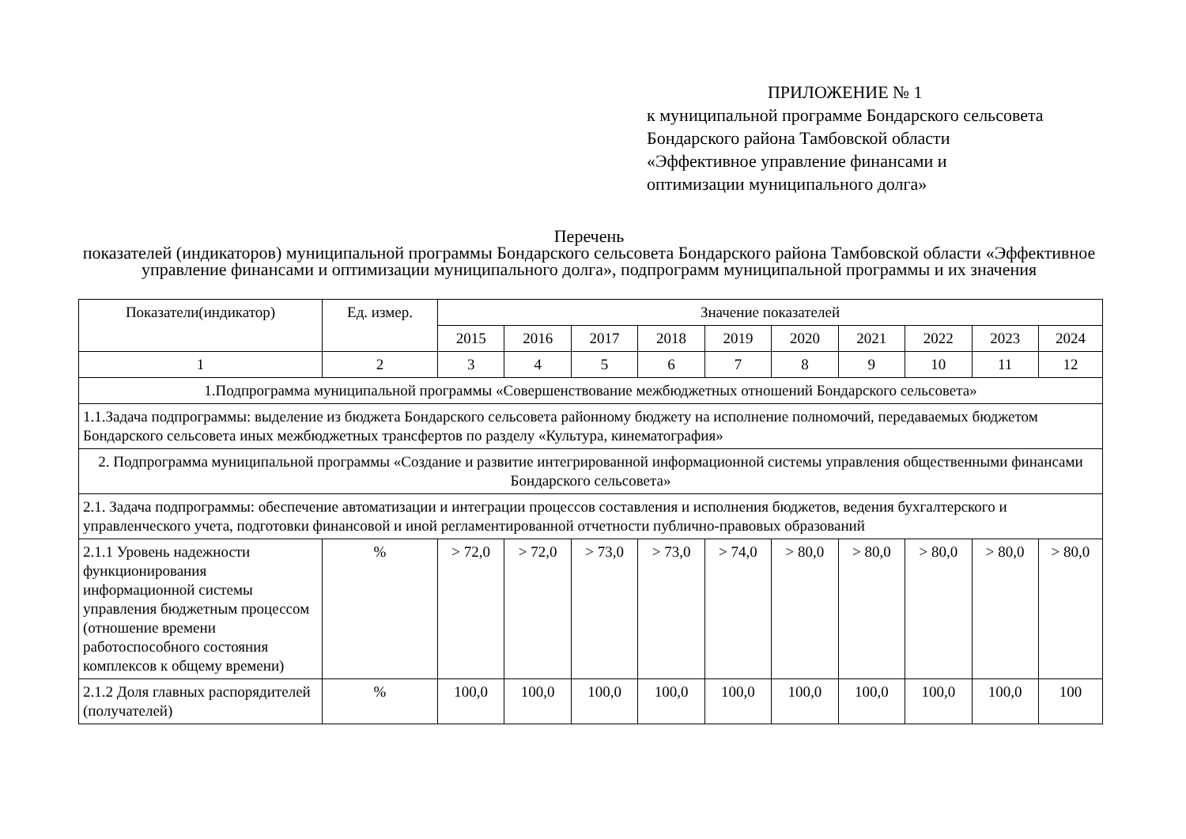ПРИЛОЖЕНИЕ № 1
к муниципальной программе Бондарского сельсовета
Бондарского района Тамбовской области
«Эффективное управление финансами и
оптимизации муниципального долга»
Перечень
показателей (индикаторов) муниципальной программы Бондарского сельсовета Бондарского района Тамбовской области «Эффективное управление финансами и оптимизации муниципального долга», подпрограмм муниципальной программы и их значения
| Показатели(индикатор) | Ед. измер. | Значение показателей | | | | | | | | | |
| --- | --- | --- | --- | --- | --- | --- | --- | --- | --- | --- | --- |
| | | 2015 | 2016 | 2017 | 2018 | 2019 | 2020 | 2021 | 2022 | 2023 | 2024 |
| 1 | 2 | 3 | 4 | 5 | 6 | 7 | 8 | 9 | 10 | 11 | 12 |
| 1.Подпрограмма муниципальной программы «Совершенствование межбюджетных отношений Бондарского сельсовета» | | | | | | | | | | | |
| 1.1.Задача подпрограммы: выделение из бюджета Бондарского сельсовета районному бюджету на исполнение полномочий, передаваемых бюджетом Бондарского сельсовета иных межбюджетных трансфертов по разделу «Культура, кинематография» | | | | | | | | | | | |
| 2. Подпрограмма муниципальной программы «Создание и развитие интегрированной информационной системы управления общественными финансами Бондарского сельсовета» | | | | | | | | | | | |
| 2.1. Задача подпрограммы: обеспечение автоматизации и интеграции процессов составления и исполнения бюджетов, ведения бухгалтерского и управленческого учета, подготовки финансовой и иной регламентированной отчетности публично-правовых образований | | | | | | | | | | | |
| 2.1.1 Уровень надежности функционирования информационной системы управления бюджетным процессом (отношение времени работоспособного состояния комплексов к общему времени) | % | > 72,0 | > 72,0 | > 73,0 | > 73,0 | > 74,0 | > 80,0 | > 80,0 | > 80,0 | > 80,0 | > 80,0 |
| 2.1.2 Доля главных распорядителей (получателей) | % | 100,0 | 100,0 | 100,0 | 100,0 | 100,0 | 100,0 | 100,0 | 100,0 | 100,0 | 100 |